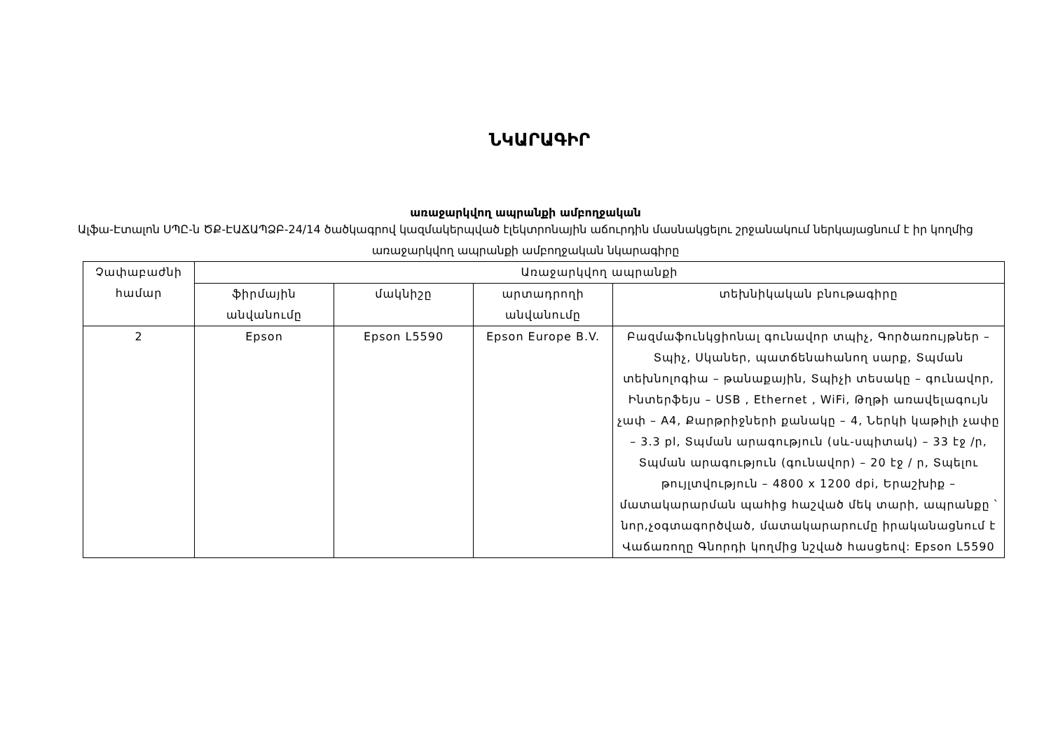ՆԿԱՐԱԳԻՐ
առաջարկվող ապրանքի ամբողջական
Ալֆա-Էտալոն ՍՊԸ-ն ԾՔ-ԷԱՃԱՊՁԲ-24/14 ծածկագրով կազմակերպված էլեկտրոնային աճուրդին մասնակցելու շրջանակում ներկայացնում է իր կողմից առաջարկվող ապրանքի ամբողջական նկարագիրը
| Չափաբաժնի համար | Առաջարկվող ապրանքի | | | |
| --- | --- | --- | --- | --- |
| | ֆիրմային անվանումը | մակնիշը | արտադրողի անվանումը | տեխնիկական բնութագիրը |
| 2 | Epson | Epson L5590 | Epson Europe B.V. | Բազմաֆունկցիոնալ գունավոր տպիչ, Գործառույթներ – Տպիչ, Սկաներ, պատճենահանող սարք, Տպման տեխնոլոգիա – թանաքային, Տպիչի տեսակը – գունավոր, Ինտերֆեյս – USB , Ethernet , WiFi, Թղթի առավելագույն չափ – A4, Քարթրիջների քանակը – 4, Ներկի կաթիլի չափը – 3.3 pl, Տպման արագություն (սև-սպիտակ) – 33 էջ /ր, Տպման արագություն (գունավոր) – 20 էջ / ր, Տպելու թույլտվություն – 4800 x 1200 dpi, Երաշխիք – մատակարարման պահից հաշված մեկ տարի, ապրանքը ՝ նոր,չօգտագործված, մատակարարումը իրականացնում է Վաճառողը Գնորդի կողմից նշված հասցեով: Epson L5590 |